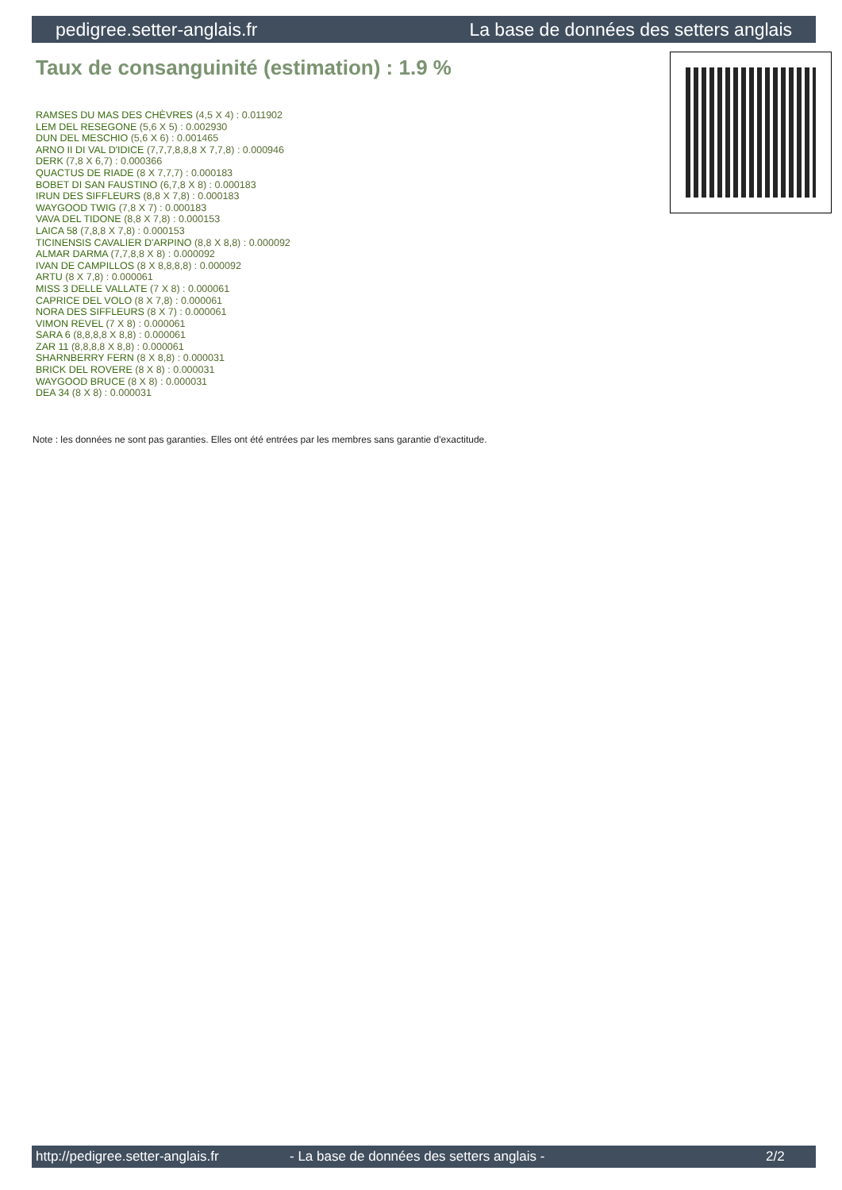pedigree.setter-anglais.fr La base de données des setters anglais
Taux de consanguinité (estimation) : 1.9 %
RAMSES DU MAS DES CHÈVRES (4,5 X 4) : 0.011902
LEM DEL RESEGONE (5,6 X 5) : 0.002930
DUN DEL MESCHIO (5,6 X 6) : 0.001465
ARNO II DI VAL D'IDICE (7,7,7,8,8,8 X 7,7,8) : 0.000946
DERK (7,8 X 6,7) : 0.000366
QUACTUS DE RIADE (8 X 7,7,7) : 0.000183
BOBET DI SAN FAUSTINO (6,7,8 X 8) : 0.000183
IRUN DES SIFFLEURS (8,8 X 7,8) : 0.000183
WAYGOOD TWIG (7,8 X 7) : 0.000183
VAVA DEL TIDONE (8,8 X 7,8) : 0.000153
LAICA 58 (7,8,8 X 7,8) : 0.000153
TICINENSIS CAVALIER D'ARPINO (8,8 X 8,8) : 0.000092
ALMAR DARMA (7,7,8,8 X 8) : 0.000092
IVAN DE CAMPILLOS (8 X 8,8,8,8) : 0.000092
ARTU (8 X 7,8) : 0.000061
MISS 3 DELLE VALLATE (7 X 8) : 0.000061
CAPRICE DEL VOLO (8 X 7,8) : 0.000061
NORA DES SIFFLEURS (8 X 7) : 0.000061
VIMON REVEL (7 X 8) : 0.000061
SARA 6 (8,8,8,8 X 8,8) : 0.000061
ZAR 11 (8,8,8,8 X 8,8) : 0.000061
SHARNBERRY FERN (8 X 8,8) : 0.000031
BRICK DEL ROVERE (8 X 8) : 0.000031
WAYGOOD BRUCE (8 X 8) : 0.000031
DEA 34 (8 X 8) : 0.000031
Note : les données ne sont pas garanties. Elles ont été entrées par les membres sans garantie d'exactitude.
http://pedigree.setter-anglais.fr - La base de données des setters anglais - 2/2